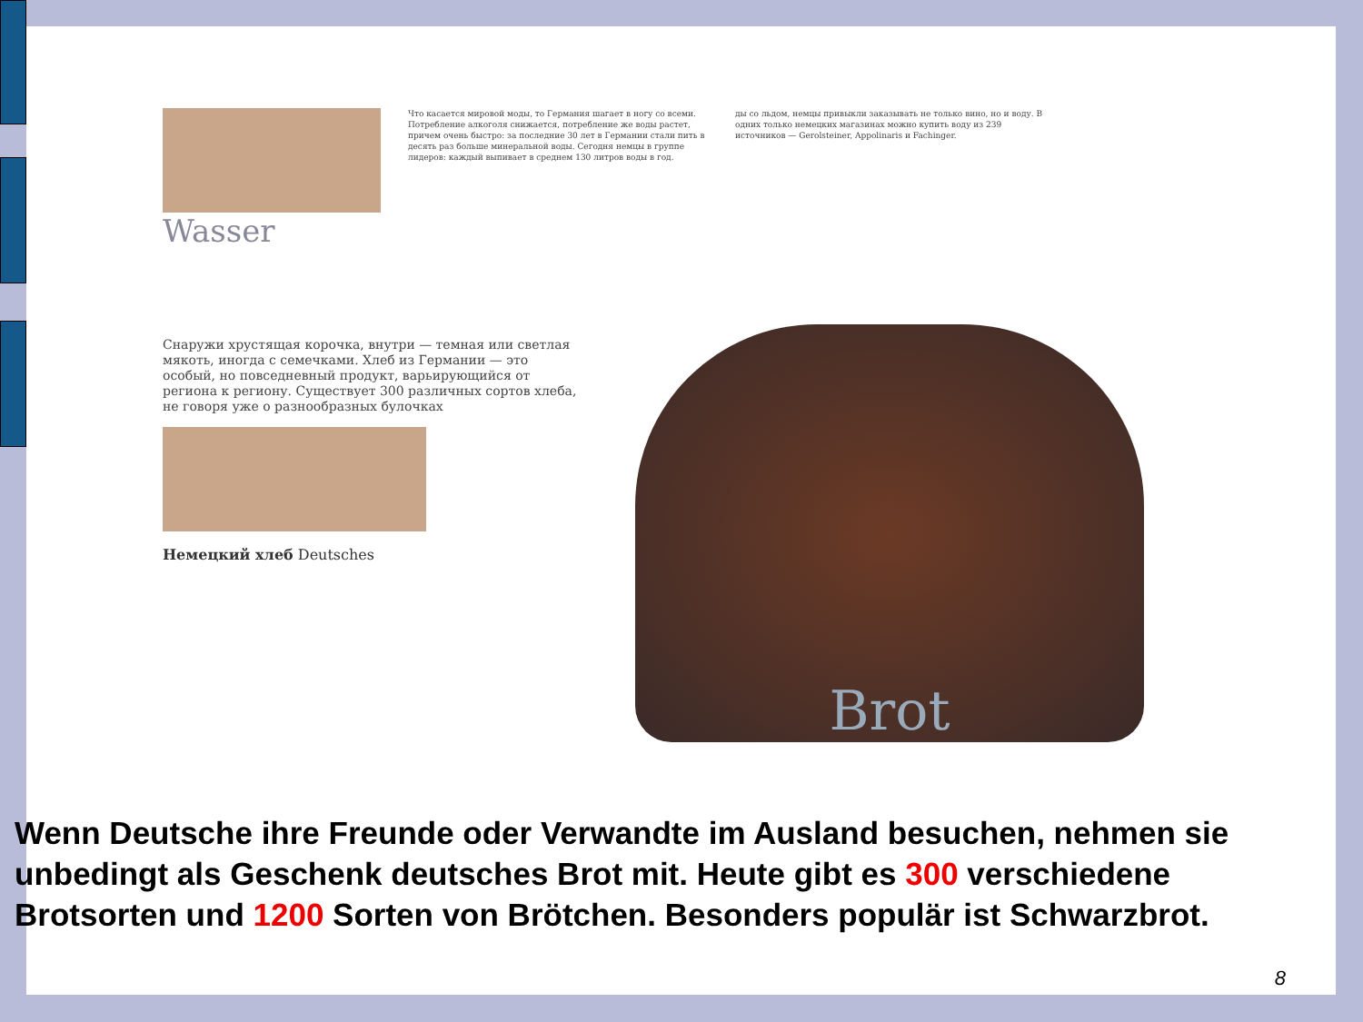Wasser
Что касается мировой моды, то Германия шагает в ногу со всеми. Потребление алкоголя снижается, потребление же воды растет, причем очень быстро: за последние 30 лет в Германии стали пить в десять раз больше минеральной воды. Сегодня немцы в группе лидеров: каждый выпивает в среднем 130 литров воды в год.
ды со льдом, немцы привыкли заказывать не только вино, но и воду. В одних только немецких магазинах можно купить воду из 239 источников — Gerolsteiner, Appolinaris и Fachinger.
Снаружи хрустящая корочка, внутри — темная или светлая мякоть, иногда с семечками. Хлеб из Германии — это особый, но повседневный продукт, варьирующийся от региона к региону. Существует 300 различных сортов хлеба, не говоря уже о разнообразных булочках
Немецкий хлеб Deutsches
Brot
Wenn Deutsche ihre Freunde oder Verwandte im Ausland besuchen, nehmen sie unbedingt als Geschenk deutsches Brot mit. Heute gibt es 300 verschiedene Brotsorten und 1200 Sorten von Brötchen. Besonders populär ist Schwarzbrot.
8